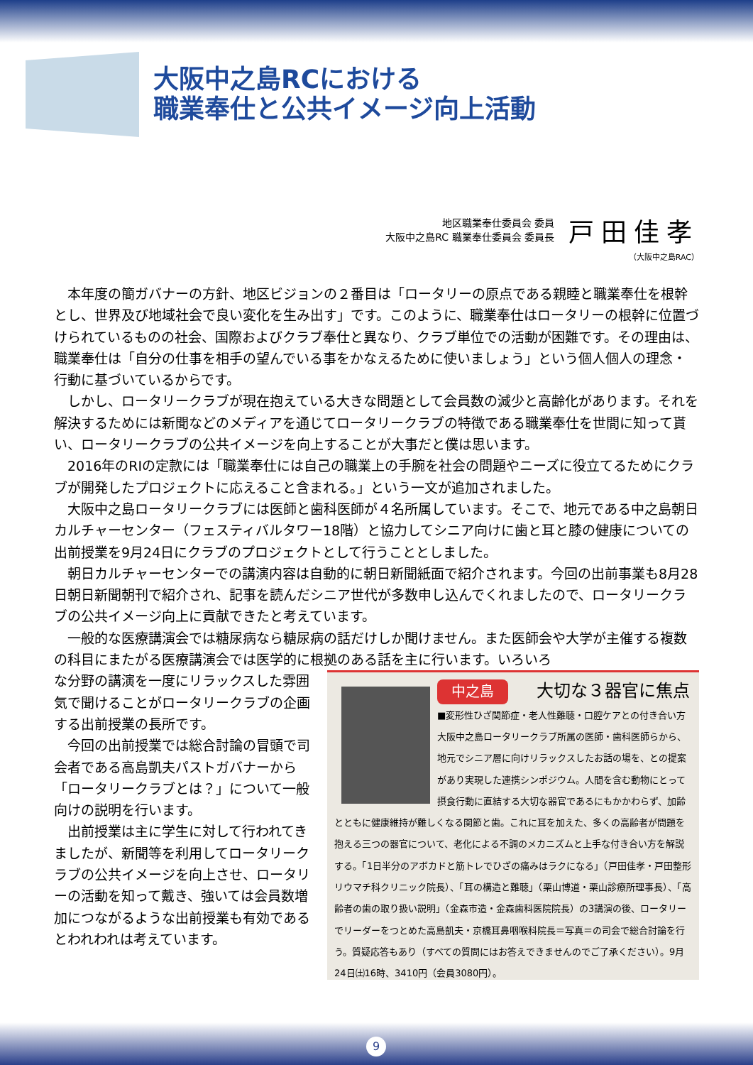大阪中之島RCにおける
職業奉仕と公共イメージ向上活動
地区職業奉仕委員会 委員
大阪中之島RC 職業奉仕委員会 委員長
戸田佳孝
（大阪中之島RAC）
本年度の簡ガバナーの方針、地区ビジョンの２番目は「ロータリーの原点である親睦と職業奉仕を根幹とし、世界及び地域社会で良い変化を生み出す」です。このように、職業奉仕はロータリーの根幹に位置づけられているものの社会、国際およびクラブ奉仕と異なり、クラブ単位での活動が困難です。その理由は、職業奉仕は「自分の仕事を相手の望んでいる事をかなえるために使いましょう」という個人個人の理念・行動に基づいているからです。
しかし、ロータリークラブが現在抱えている大きな問題として会員数の減少と高齢化があります。それを解決するためには新聞などのメディアを通じてロータリークラブの特徴である職業奉仕を世間に知って貰い、ロータリークラブの公共イメージを向上することが大事だと僕は思います。
2016年のRIの定款には「職業奉仕には自己の職業上の手腕を社会の問題やニーズに役立てるためにクラブが開発したプロジェクトに応えること含まれる。」という一文が追加されました。
大阪中之島ロータリークラブには医師と歯科医師が４名所属しています。そこで、地元である中之島朝日カルチャーセンター（フェスティバルタワー18階）と協力してシニア向けに歯と耳と膝の健康についての出前授業を9月24日にクラブのプロジェクトとして行うこととしました。
朝日カルチャーセンターでの講演内容は自動的に朝日新聞紙面で紹介されます。今回の出前事業も8月28日朝日新聞朝刊で紹介され、記事を読んだシニア世代が多数申し込んでくれましたので、ロータリークラブの公共イメージ向上に貢献できたと考えています。
一般的な医療講演会では糖尿病なら糖尿病の話だけしか聞けません。また医師会や大学が主催する複数の科目にまたがる医療講演会では医学的に根拠のある話を主に行います。いろいろ
な分野の講演を一度にリラックスした雰囲気で聞けることがロータリークラブの企画する出前授業の長所です。
今回の出前授業では総合討論の冒頭で司会者である高島凱夫パストガバナーから「ロータリークラブとは？」について一般向けの説明を行います。
出前授業は主に学生に対して行われてきましたが、新聞等を利用してロータリークラブの公共イメージを向上させ、ロータリーの活動を知って戴き、強いては会員数増加につながるような出前授業も有効であるとわれわれは考えています。
中之島 大切な３器官に焦点
■変形性ひざ関節症・老人性難聴・口腔ケアとの付き合い方
大阪中之島ロータリークラブ所属の医師・歯科医師らから、地元でシニア層に向けリラックスしたお話の場を、との提案があり実現した連携シンポジウム。人間を含む動物にとって摂食行動に直結する大切な器官であるにもかかわらず、加齢とともに健康維持が難しくなる関節と歯。これに耳を加えた、多くの高齢者が問題を抱える三つの器官について、老化による不調のメカニズムと上手な付き合い方を解説する。「1日半分のアボカドと筋トレでひざの痛みはラクになる」（戸田佳孝・戸田整形リウマチ科クリニック院長）、「耳の構造と難聴」（栗山博道・栗山診療所理事長）、「高齢者の歯の取り扱い説明」（金森市造・金森歯科医院院長）の3講演の後、ロータリーでリーダーをつとめた高島凱夫・京橋耳鼻咽喉科院長＝写真＝の司会で総合討論を行う。質疑応答もあり（すべての質問にはお答えできませんのでご了承ください）。9月24日㈯16時、3410円（会員3080円）。
9